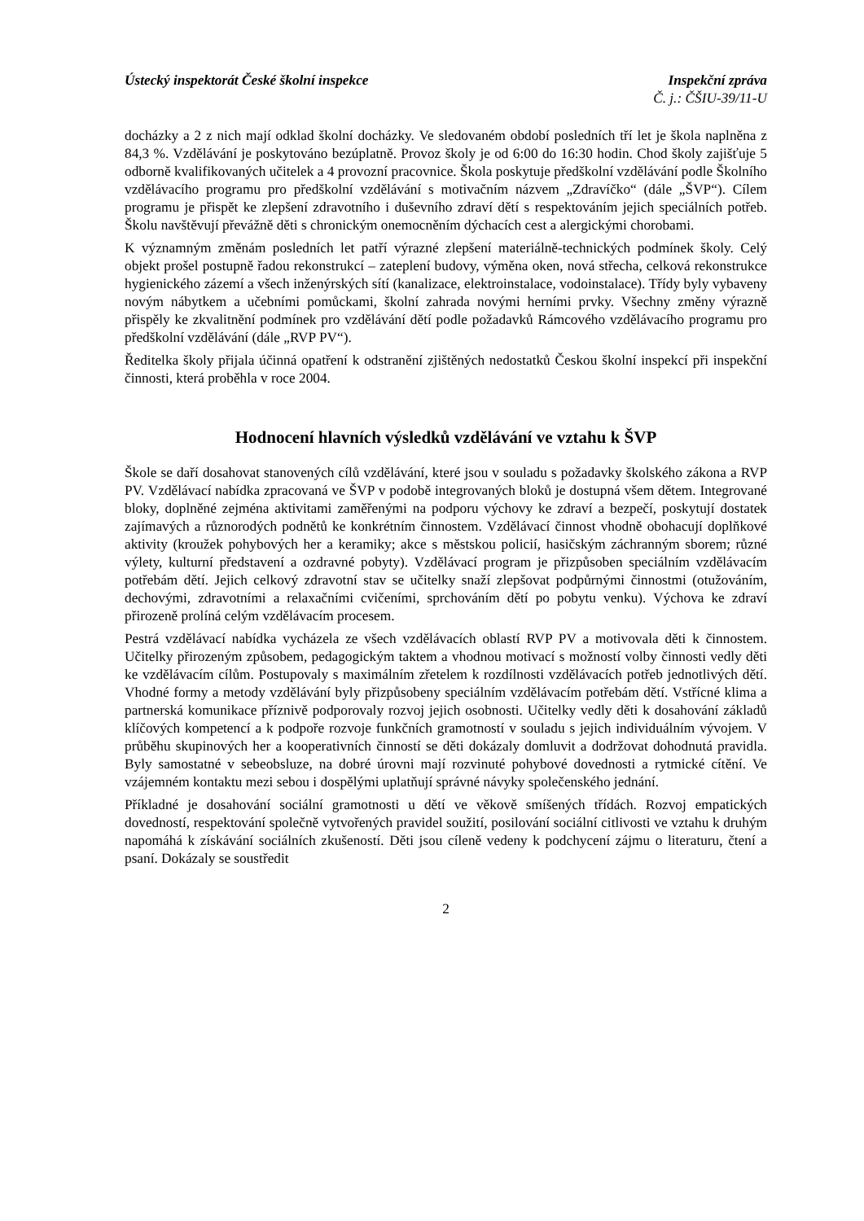Ústecký inspektorát České školní inspekce Inspekční zpráva
Č. j.: ČŠIU-39/11-U
docházky a 2 z nich mají odklad školní docházky. Ve sledovaném období posledních tří let je škola naplněna z 84,3 %. Vzdělávání je poskytováno bezúplatně. Provoz školy je od 6:00 do 16:30 hodin. Chod školy zajišťuje 5 odborně kvalifikovaných učitelek a 4 provozní pracovnice. Škola poskytuje předškolní vzdělávání podle Školního vzdělávacího programu pro předškolní vzdělávání s motivačním názvem „Zdravíčko“ (dále „ŠVP“). Cílem programu je přispět ke zlepšení zdravotního i duševního zdraví dětí s respektováním jejich speciálních potřeb. Školu navštěvují převážně děti s chronickým onemocněním dýchacích cest a alergickými chorobami.
K významným změnám posledních let patří výrazné zlepšení materiálně-technických podmínek školy. Celý objekt prošel postupně řadou rekonstrukcí – zateplení budovy, výměna oken, nová střecha, celková rekonstrukce hygienického zázemí a všech inženýrských sítí (kanalizace, elektroinstalace, vodoinstalace). Třídy byly vybaveny novým nábytkem a učebními pomůckami, školní zahrada novými herními prvky. Všechny změny výrazně přispěly ke zkvalitnění podmínek pro vzdělávání dětí podle požadavků Rámcového vzdělávacího programu pro předškolní vzdělávání (dále „RVP PV“).
Ředitelka školy přijala účinná opatření k odstranění zjištěných nedostatků Českou školní inspekcí při inspekční činnosti, která proběhla v roce 2004.
Hodnocení hlavních výsledků vzdělávání ve vztahu k ŠVP
Škole se daří dosahovat stanovených cílů vzdělávání, které jsou v souladu s požadavky školského zákona a RVP PV. Vzdělávací nabídka zpracovaná ve ŠVP v podobě integrovaných bloků je dostupná všem dětem. Integrované bloky, doplněné zejména aktivitami zaměřenými na podporu výchovy ke zdraví a bezpečí, poskytují dostatek zajímavých a různorodých podnětů ke konkrétním činnostem. Vzdělávací činnost vhodně obohacují doplňkové aktivity (kroužek pohybových her a keramiky; akce s městskou policií, hasičským záchranným sborem; různé výlety, kulturní představení a ozdravné pobyty). Vzdělávací program je přizpůsoben speciálním vzdělávacím potřebám dětí. Jejich celkový zdravotní stav se učitelky snaží zlepšovat podpůrnými činnostmi (otužováním, dechovými, zdravotními a relaxačními cvičeními, sprchováním dětí po pobytu venku). Výchova ke zdraví přirozeně prolíná celým vzdělávacím procesem.
Pestrá vzdělávací nabídka vycházela ze všech vzdělávacích oblastí RVP PV a motivovala děti k činnostem. Učitelky přirozeným způsobem, pedagogickým taktem a vhodnou motivací s možností volby činnosti vedly děti ke vzdělávacím cílům. Postupovaly s maximálním zřetelem k rozdílnosti vzdělávacích potřeb jednotlivých dětí. Vhodné formy a metody vzdělávání byly přizpůsobeny speciálním vzdělávacím potřebám dětí. Vstřícné klima a partnerská komunikace příznivě podporovaly rozvoj jejich osobnosti. Učitelky vedly děti k dosahování základů klíčových kompetencí a k podpoře rozvoje funkčních gramotností v souladu s jejich individuálním vývojem. V průběhu skupinových her a kooperativních činností se děti dokázaly domluvit a dodržovat dohodnutá pravidla. Byly samostatné v sebeobsluze, na dobré úrovni mají rozvinuté pohybové dovednosti a rytmické cítění. Ve vzájemném kontaktu mezi sebou i dospělými uplatňují správné návyky společenského jednání.
Příkladné je dosahování sociální gramotnosti u dětí ve věkově smíšených třídách. Rozvoj empatických dovedností, respektování společně vytvořených pravidel soužití, posilování sociální citlivosti ve vztahu k druhým napomáhá k získávání sociálních zkušeností. Děti jsou cíleně vedeny k podchycení zájmu o literaturu, čtení a psaní. Dokázaly se soustředit
2